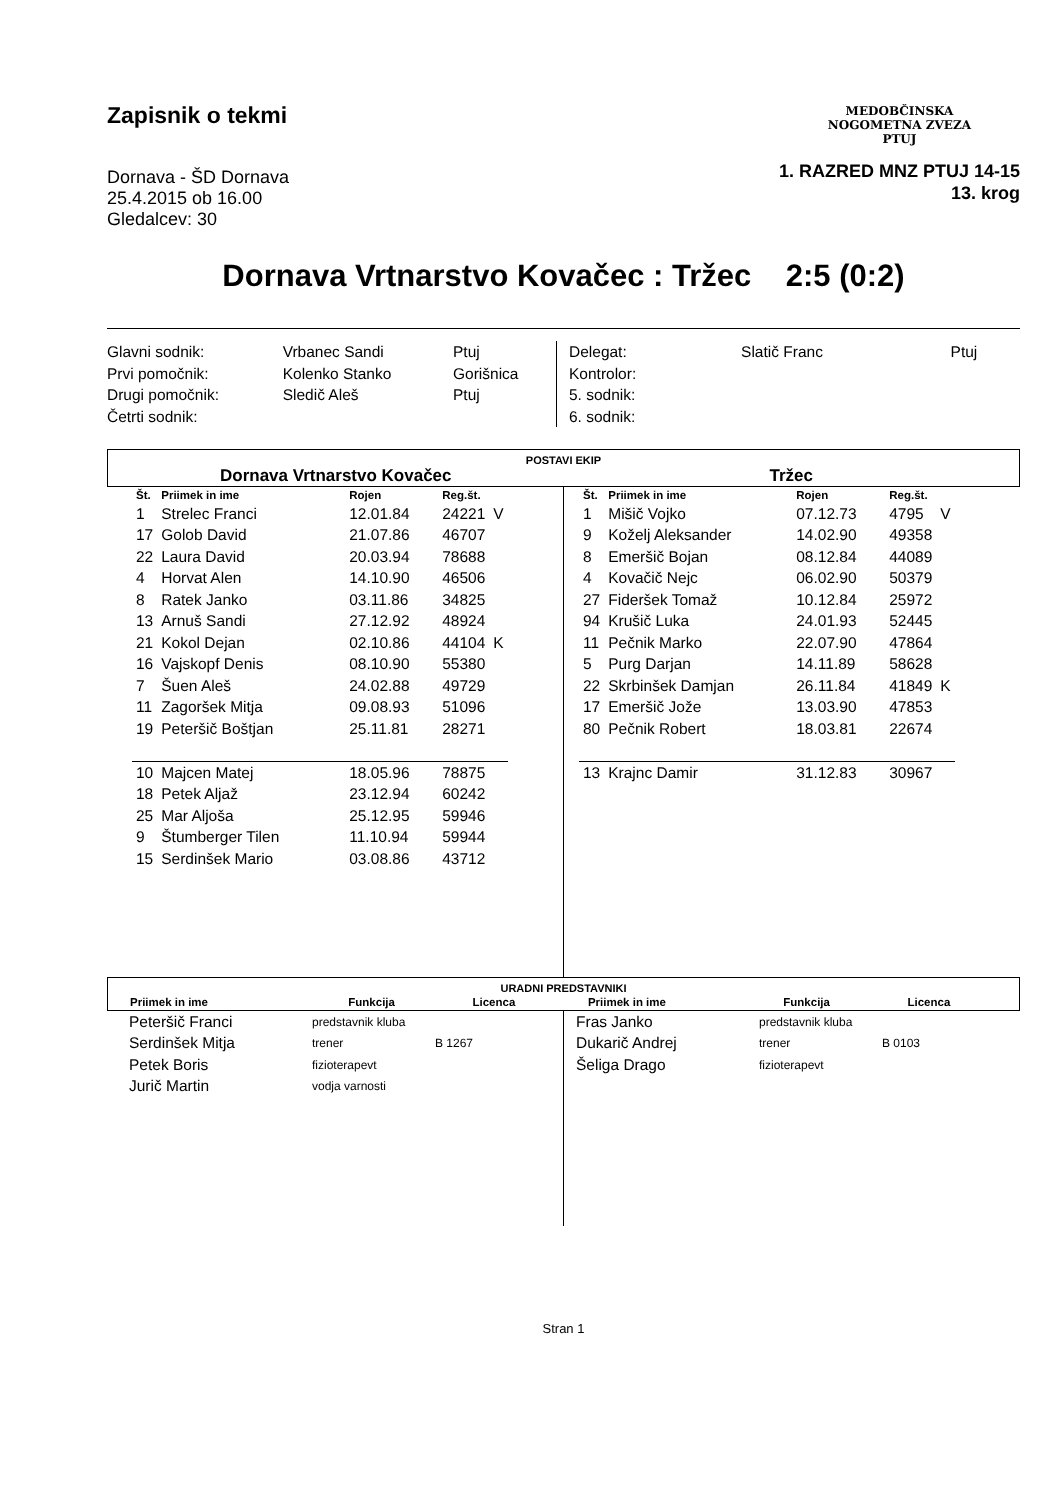Zapisnik o tekmi
Dornava - ŠD Dornava
25.4.2015 ob 16.00
Gledalcev: 30
MEDOBČINSKA
NOGOMETNA ZVEZA
PTUJ
1. RAZRED MNZ PTUJ 14-15
13. krog
Dornava Vrtnarstvo Kovačec : Tržec 2:5 (0:2)
| Glavni sodnik: | Vrbanec Sandi | Ptuj |
| Prvi pomočnik: | Kolenko Stanko | Gorišnica |
| Drugi pomočnik: | Sledič Aleš | Ptuj |
| Četrti sodnik: | | |
| Delegat: | Slatič Franc | Ptuj |
| Kontrolor: | | |
| 5. sodnik: | | |
| 6. sodnik: | | |
POSTAVI EKIP
Dornava Vrtnarstvo Kovačec Tržec
| Št. | Priimek in ime | Rojen | Reg.št. | |
| --- | --- | --- | --- | --- |
| 1 | Strelec Franci | 12.01.84 | 24221 | V |
| 17 | Golob David | 21.07.86 | 46707 | |
| 22 | Laura David | 20.03.94 | 78688 | |
| 4 | Horvat Alen | 14.10.90 | 46506 | |
| 8 | Ratek Janko | 03.11.86 | 34825 | |
| 13 | Arnuš Sandi | 27.12.92 | 48924 | |
| 21 | Kokol Dejan | 02.10.86 | 44104 | K |
| 16 | Vajskopf Denis | 08.10.90 | 55380 | |
| 7 | Šuen Aleš | 24.02.88 | 49729 | |
| 11 | Zagoršek Mitja | 09.08.93 | 51096 | |
| 19 | Peteršič Boštjan | 25.11.81 | 28271 | |
| 10 | Majcen Matej | 18.05.96 | 78875 | |
| 18 | Petek Aljaž | 23.12.94 | 60242 | |
| 25 | Mar Aljoša | 25.12.95 | 59946 | |
| 9 | Štumberger Tilen | 11.10.94 | 59944 | |
| 15 | Serdinšek Mario | 03.08.86 | 43712 | |
| Št. | Priimek in ime | Rojen | Reg.št. | |
| --- | --- | --- | --- | --- |
| 1 | Mišič Vojko | 07.12.73 | 4795 | V |
| 9 | Koželj Aleksander | 14.02.90 | 49358 | |
| 8 | Emeršič Bojan | 08.12.84 | 44089 | |
| 4 | Kovačič Nejc | 06.02.90 | 50379 | |
| 27 | Fideršek Tomaž | 10.12.84 | 25972 | |
| 94 | Krušič Luka | 24.01.93 | 52445 | |
| 11 | Pečnik Marko | 22.07.90 | 47864 | |
| 5 | Purg Darjan | 14.11.89 | 58628 | |
| 22 | Skrbinšek Damjan | 26.11.84 | 41849 | K |
| 17 | Emeršič Jože | 13.03.90 | 47853 | |
| 80 | Pečnik Robert | 18.03.81 | 22674 | |
| 13 | Krajnc Damir | 31.12.83 | 30967 | |
URADNI PREDSTAVNIKI
| Priimek in ime | Funkcija | Licenca | Priimek in ime | Funkcija | Licenca |
| --- | --- | --- | --- | --- | --- |
| Peteršič Franci | predstavnik kluba | |
| Serdinšek Mitja | trener | B 1267 |
| Petek Boris | fizioterapevt | |
| Jurič Martin | vodja varnosti | |
| Fras Janko | predstavnik kluba | |
| Dukarič Andrej | trener | B 0103 |
| Šeliga Drago | fizioterapevt | |
Stran 1